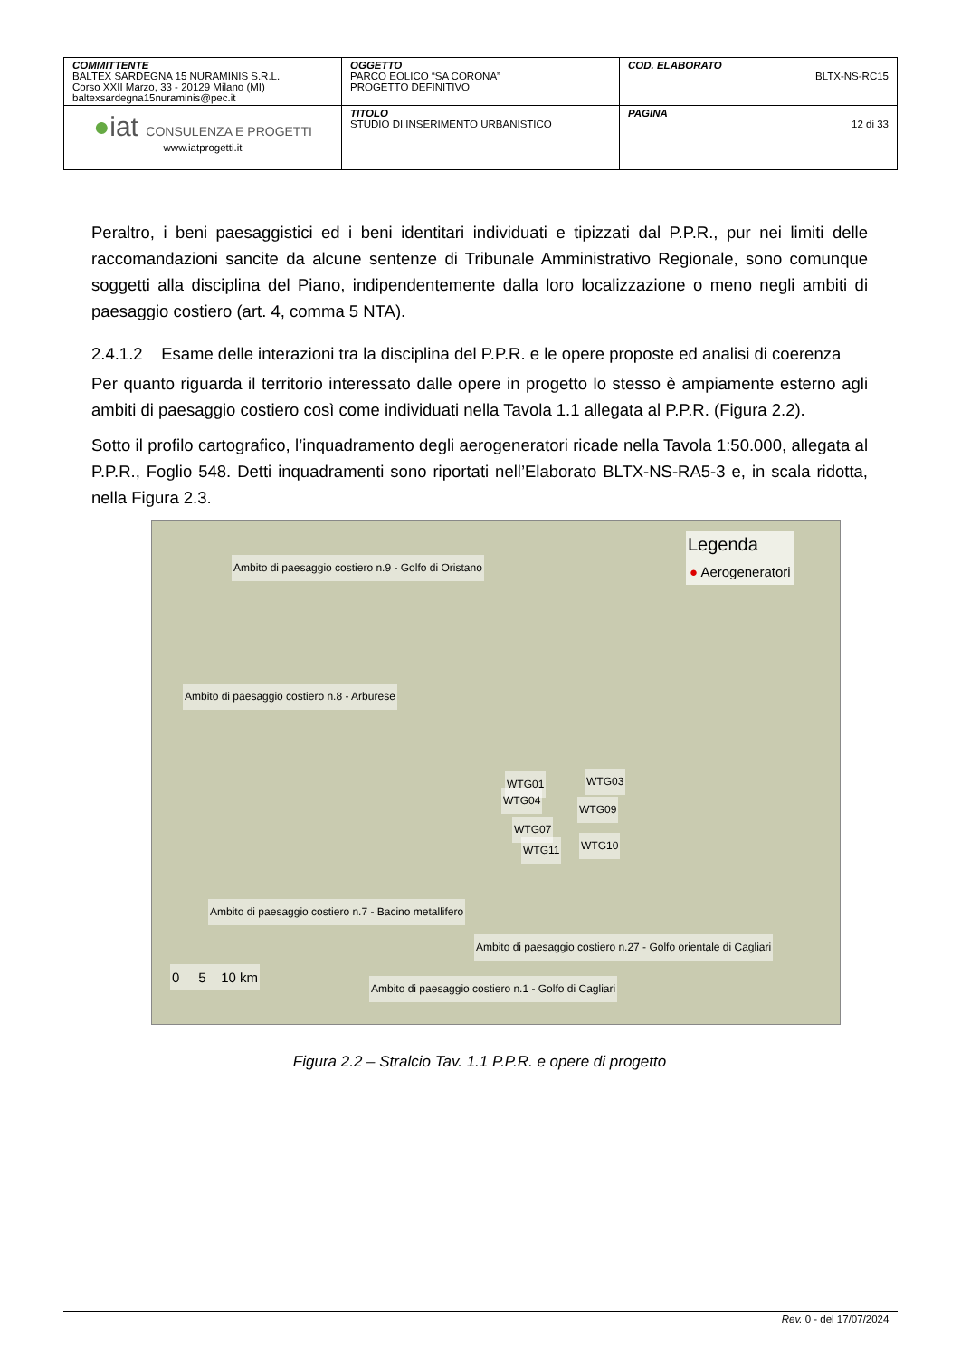| COMMITTENTE BALTEX SARDEGNA 15 NURAMINIS S.R.L. Corso XXII Marzo, 33 - 20129 Milano (MI) baltexsardegna15nuraminis@pec.it | OGGETTO PARCO EOLICO “SA CORONA” PROGETTO DEFINITIVO | COD. ELABORATO BLTX-NS-RC15 |
| ● iat CONSULENZA E PROGETTI www.iatprogetti.it | TITOLO STUDIO DI INSERIMENTO URBANISTICO | PAGINA 12 di 33 |
Peraltro, i beni paesaggistici ed i beni identitari individuati e tipizzati dal P.P.R., pur nei limiti delle raccomandazioni sancite da alcune sentenze di Tribunale Amministrativo Regionale, sono comunque soggetti alla disciplina del Piano, indipendentemente dalla loro localizzazione o meno negli ambiti di paesaggio costiero (art. 4, comma 5 NTA).
2.4.1.2 Esame delle interazioni tra la disciplina del P.P.R. e le opere proposte ed analisi di coerenza
Per quanto riguarda il territorio interessato dalle opere in progetto lo stesso è ampiamente esterno agli ambiti di paesaggio costiero così come individuati nella Tavola 1.1 allegata al P.P.R. (Figura 2.2).
Sotto il profilo cartografico, l’inquadramento degli aerogeneratori ricade nella Tavola 1:50.000, allegata al P.P.R., Foglio 548. Detti inquadramenti sono riportati nell’Elaborato BLTX-NS-RA5-3 e, in scala ridotta, nella Figura 2.3.
Ambito di paesaggio costiero n.9 - Golfo di Oristano
Legenda
● Aerogeneratori
Ambito di paesaggio costiero n.8 - Arburese
WTG01 WTG03
WTG04
WTG09
WTG07
WTG10 WTG11
Ambito di paesaggio costiero n.7 - Bacino metallifero
Ambito di paesaggio costiero n.27 - Golfo orientale di Cagliari
0 5 10 km
Ambito di paesaggio costiero n.1 - Golfo di Cagliari
Figura 2.2 – Stralcio Tav. 1.1 P.P.R. e opere di progetto
Rev. 0 - del 17/07/2024